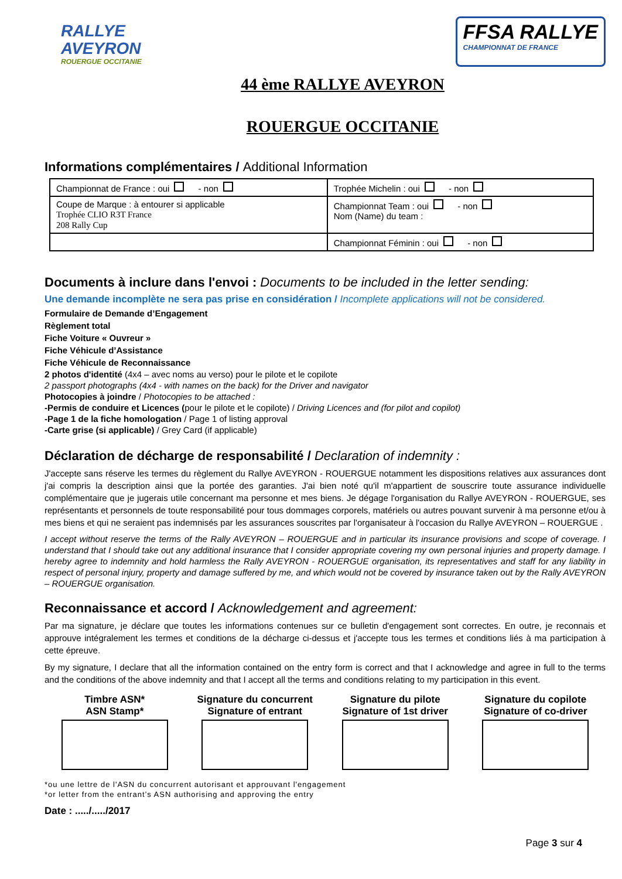RALLYE
AVEYRON
ROUERGUE OCCITANIE
FFSA RALLYE
CHAMPIONNAT DE FRANCE
44 ème RALLYE AVEYRON
ROUERGUE OCCITANIE
Informations complémentaires / Additional Information
| Championnat de France : oui - non | Trophée Michelin : oui - non |
| Coupe de Marque : à entourer si applicable Trophée CLIO R3T France 208 Rally Cup | Championnat Team : oui - non Nom (Name) du team : |
| | Championnat Féminin : oui - non |
Documents à inclure dans l'envoi : Documents to be included in the letter sending:
Une demande incomplète ne sera pas prise en considération / Incomplete applications will not be considered.
Formulaire de Demande d’Engagement
Règlement total
Fiche Voiture « Ouvreur »
Fiche Véhicule d’Assistance
Fiche Véhicule de Reconnaissance
2 photos d'identité (4x4 – avec noms au verso) pour le pilote et le copilote
2 passport photographs (4x4 - with names on the back) for the Driver and navigator
Photocopies à joindre / Photocopies to be attached :
-Permis de conduire et Licences (pour le pilote et le copilote) / Driving Licences and (for pilot and copilot)
-Page 1 de la fiche homologation / Page 1 of listing approval
-Carte grise (si applicable) / Grey Card (if applicable)
Déclaration de décharge de responsabilité / Declaration of indemnity :
J'accepte sans réserve les termes du règlement du Rallye AVEYRON - ROUERGUE notamment les dispositions relatives aux assurances dont j'ai compris la description ainsi que la portée des garanties. J'ai bien noté qu'il m'appartient de souscrire toute assurance individuelle complémentaire que je jugerais utile concernant ma personne et mes biens. Je dégage l'organisation du Rallye AVEYRON - ROUERGUE, ses représentants et personnels de toute responsabilité pour tous dommages corporels, matériels ou autres pouvant survenir à ma personne et/ou à mes biens et qui ne seraient pas indemnisés par les assurances souscrites par l'organisateur à l'occasion du Rallye AVEYRON – ROUERGUE .
I accept without reserve the terms of the Rally AVEYRON – ROUERGUE and in particular its insurance provisions and scope of coverage. I understand that I should take out any additional insurance that I consider appropriate covering my own personal injuries and property damage. I hereby agree to indemnity and hold harmless the Rally AVEYRON - ROUERGUE organisation, its representatives and staff for any liability in respect of personal injury, property and damage suffered by me, and which would not be covered by insurance taken out by the Rally AVEYRON – ROUERGUE organisation.
Reconnaissance et accord / Acknowledgement and agreement:
Par ma signature, je déclare que toutes les informations contenues sur ce bulletin d'engagement sont correctes. En outre, je reconnais et approuve intégralement les termes et conditions de la décharge ci-dessus et j'accepte tous les termes et conditions liés à ma participation à cette épreuve.
By my signature, I declare that all the information contained on the entry form is correct and that I acknowledge and agree in full to the terms and the conditions of the above indemnity and that I accept all the terms and conditions relating to my participation in this event.
Timbre ASN*
ASN Stamp*
Signature du concurrent
Signature of entrant
Signature du pilote
Signature of 1st driver
Signature du copilote
Signature of co-driver
*ou une lettre de l'ASN du concurrent autorisant et approuvant l'engagement
*or letter from the entrant’s ASN authorising and approving the entry
Date : ...../...../2017
Page 3 sur 4